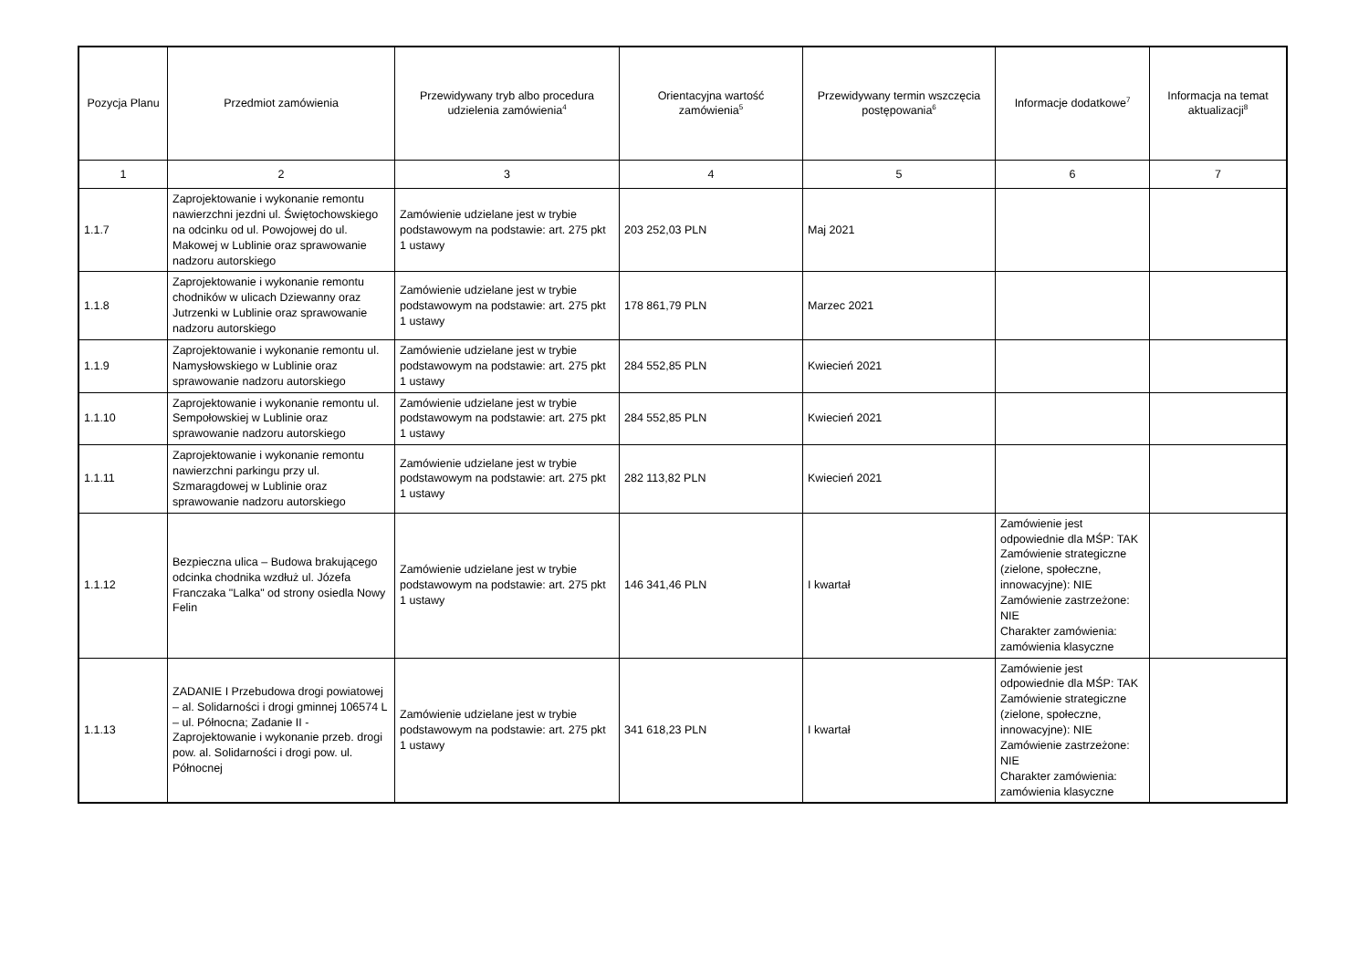| Pozycja Planu | Przedmiot zamówienia | Przewidywany tryb albo procedura udzielenia zamówienia<sup>4</sup> | Orientacyjna wartość zamówienia<sup>5</sup> | Przewidywany termin wszczęcia postępowania<sup>6</sup> | Informacje dodatkowe<sup>7</sup> | Informacja na temat aktualizacji<sup>8</sup> |
| --- | --- | --- | --- | --- | --- | --- |
| 1 | 2 | 3 | 4 | 5 | 6 | 7 |
| 1.1.7 | Zaprojektowanie i wykonanie remontu nawierzchni jezdni ul. Świętochowskiego na odcinku od ul. Powojowej do ul. Makowej w Lublinie oraz sprawowanie nadzoru autorskiego | Zamówienie udzielane jest w trybie podstawowym na podstawie: art. 275 pkt 1 ustawy | 203 252,03 PLN | Maj 2021 | | |
| 1.1.8 | Zaprojektowanie i wykonanie remontu chodników w ulicach Dziewanny oraz Jutrzenki w Lublinie oraz sprawowanie nadzoru autorskiego | Zamówienie udzielane jest w trybie podstawowym na podstawie: art. 275 pkt 1 ustawy | 178 861,79 PLN | Marzec 2021 | | |
| 1.1.9 | Zaprojektowanie i wykonanie remontu ul. Namysłowskiego w Lublinie oraz sprawowanie nadzoru autorskiego | Zamówienie udzielane jest w trybie podstawowym na podstawie: art. 275 pkt 1 ustawy | 284 552,85 PLN | Kwiecień 2021 | | |
| 1.1.10 | Zaprojektowanie i wykonanie remontu ul. Sempołowskiej w Lublinie oraz sprawowanie nadzoru autorskiego | Zamówienie udzielane jest w trybie podstawowym na podstawie: art. 275 pkt 1 ustawy | 284 552,85 PLN | Kwiecień 2021 | | |
| 1.1.11 | Zaprojektowanie i wykonanie remontu nawierzchni parkingu przy ul. Szmaragdowej w Lublinie oraz sprawowanie nadzoru autorskiego | Zamówienie udzielane jest w trybie podstawowym na podstawie: art. 275 pkt 1 ustawy | 282 113,82 PLN | Kwiecień 2021 | | |
| 1.1.12 | Bezpieczna ulica – Budowa brakującego odcinka chodnika wzdłuż ul. Józefa Franczaka "Lalka" od strony osiedla Nowy Felin | Zamówienie udzielane jest w trybie podstawowym na podstawie: art. 275 pkt 1 ustawy | 146 341,46 PLN | I kwartał | Zamówienie jest odpowiednie dla MŚP: TAK Zamówienie strategiczne (zielone, społeczne, innowacyjne): NIE Zamówienie zastrzeżone: NIE Charakter zamówienia: zamówienia klasyczne | |
| 1.1.13 | ZADANIE I Przebudowa drogi powiatowej – al. Solidarności i drogi gminnej 106574 L – ul. Północna; Zadanie II - Zaprojektowanie i wykonanie przeb. drogi pow. al. Solidarności i drogi pow. ul. Północnej | Zamówienie udzielane jest w trybie podstawowym na podstawie: art. 275 pkt 1 ustawy | 341 618,23 PLN | I kwartał | Zamówienie jest odpowiednie dla MŚP: TAK Zamówienie strategiczne (zielone, społeczne, innowacyjne): NIE Zamówienie zastrzeżone: NIE Charakter zamówienia: zamówienia klasyczne | |